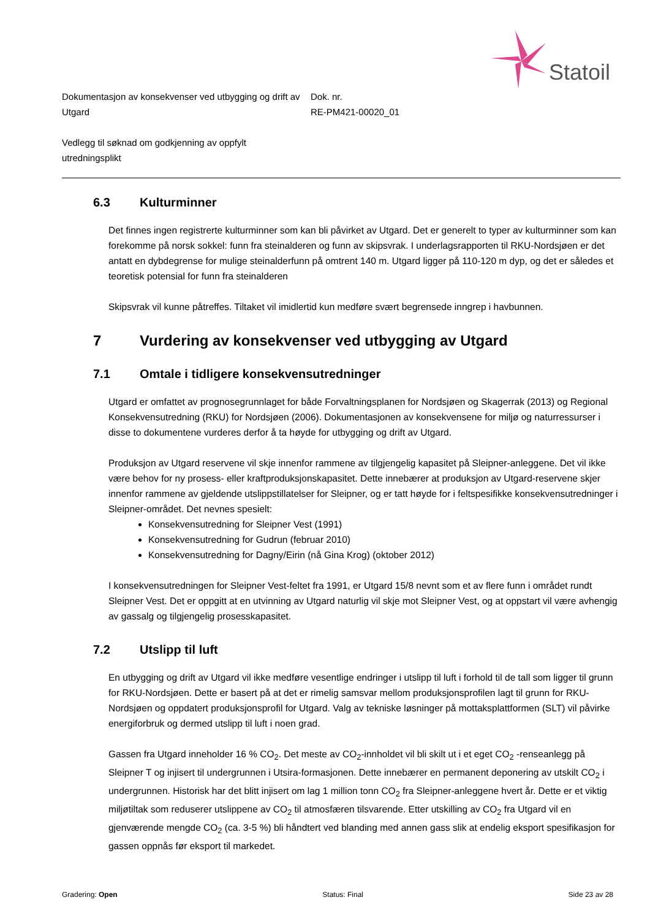Statoil
Dokumentasjon av konsekvenser ved utbygging og drift av Utgard
Dok. nr.
RE-PM421-00020_01
Vedlegg til søknad om godkjenning av oppfylt utredningsplikt
6.3 Kulturminner
Det finnes ingen registrerte kulturminner som kan bli påvirket av Utgard. Det er generelt to typer av kulturminner som kan forekomme på norsk sokkel: funn fra steinalderen og funn av skipsvrak. I underlagsrapporten til RKU-Nordsjøen er det antatt en dybdegrense for mulige steinalderfunn på omtrent 140 m. Utgard ligger på 110-120 m dyp, og det er således et teoretisk potensial for funn fra steinalderen
Skipsvrak vil kunne påtreffes. Tiltaket vil imidlertid kun medføre svært begrensede inngrep i havbunnen.
7 Vurdering av konsekvenser ved utbygging av Utgard
7.1 Omtale i tidligere konsekvensutredninger
Utgard er omfattet av prognosegrunnlaget for både Forvaltningsplanen for Nordsjøen og Skagerrak (2013) og Regional Konsekvensutredning (RKU) for Nordsjøen (2006). Dokumentasjonen av konsekvensene for miljø og naturressurser i disse to dokumentene vurderes derfor å ta høyde for utbygging og drift av Utgard.
Produksjon av Utgard reservene vil skje innenfor rammene av tilgjengelig kapasitet på Sleipner-anleggene. Det vil ikke være behov for ny prosess- eller kraftproduksjonskapasitet. Dette innebærer at produksjon av Utgard-reservene skjer innenfor rammene av gjeldende utslippstillatelser for Sleipner, og er tatt høyde for i feltspesifikke konsekvensutredninger i Sleipner-området. Det nevnes spesielt:
Konsekvensutredning for Sleipner Vest (1991)
Konsekvensutredning for Gudrun (februar 2010)
Konsekvensutredning for Dagny/Eirin (nå Gina Krog) (oktober 2012)
I konsekvensutredningen for Sleipner Vest-feltet fra 1991, er Utgard 15/8 nevnt som et av flere funn i området rundt Sleipner Vest. Det er oppgitt at en utvinning av Utgard naturlig vil skje mot Sleipner Vest, og at oppstart vil være avhengig av gassalg og tilgjengelig prosesskapasitet.
7.2 Utslipp til luft
En utbygging og drift av Utgard vil ikke medføre vesentlige endringer i utslipp til luft i forhold til de tall som ligger til grunn for RKU-Nordsjøen. Dette er basert på at det er rimelig samsvar mellom produksjonsprofilen lagt til grunn for RKU-Nordsjøen og oppdatert produksjonsprofil for Utgard. Valg av tekniske løsninger på mottaksplattformen (SLT) vil påvirke energiforbruk og dermed utslipp til luft i noen grad.
Gassen fra Utgard inneholder 16 % CO<sub>2</sub>. Det meste av CO<sub>2</sub>-innholdet vil bli skilt ut i et eget CO<sub>2</sub> -renseanlegg på Sleipner T og injisert til undergrunnen i Utsira-formasjonen. Dette innebærer en permanent deponering av utskilt CO<sub>2</sub> i undergrunnen. Historisk har det blitt injisert om lag 1 million tonn CO<sub>2</sub> fra Sleipner-anleggene hvert år. Dette er et viktig miljøtiltak som reduserer utslippene av CO<sub>2</sub> til atmosfæren tilsvarende. Etter utskilling av CO<sub>2</sub> fra Utgard vil en gjenværende mengde CO<sub>2</sub> (ca. 3-5 %) bli håndtert ved blanding med annen gass slik at endelig eksport spesifikasjon for gassen oppnås før eksport til markedet.
Gradering: Open Status: Final Side 23 av 28